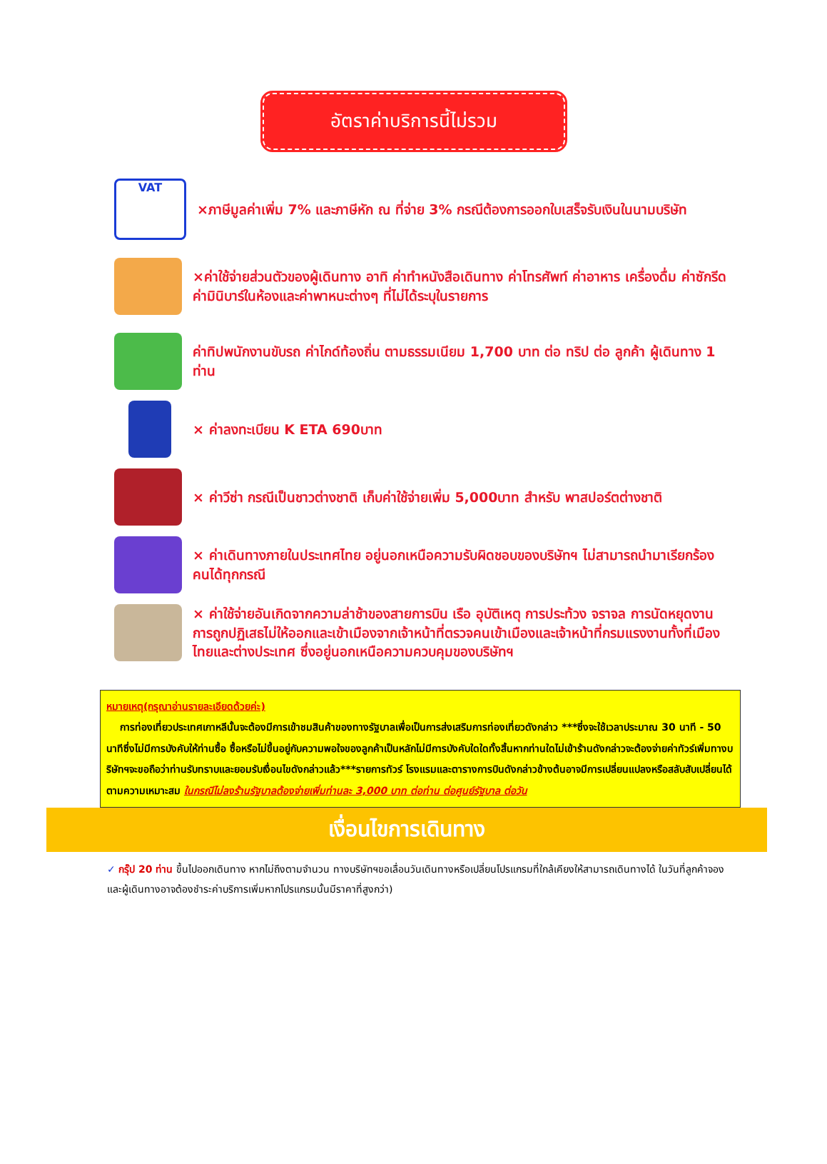อัตราค่าบริการนี้ไม่รวม
VAT
×ภาษีมูลค่าเพิ่ม 7% และภาษีหัก ณ ที่จ่าย 3% กรณีต้องการออกใบเสร็จรับเงินในนามบริษัท
×ค่าใช้จ่ายส่วนตัวของผู้เดินทาง อาทิ ค่าทำหนังสือเดินทาง ค่าโทรศัพท์ ค่าอาหาร เครื่องดื่ม ค่าซักรีด ค่ามินิบาร์ในห้องและค่าพาหนะต่างๆ ที่ไม่ได้ระบุในรายการ
ค่าทิปพนักงานขับรถ ค่าไกด์ท้องถิ่น ตามธรรมเนียม 1,700 บาท ต่อ ทริป ต่อ ลูกค้า ผู้เดินทาง 1 ท่าน
× ค่าลงทะเบียน K ETA 690บาท
× ค่าวีซ่า กรณีเป็นชาวต่างชาติ เก็บค่าใช้จ่ายเพิ่ม 5,000บาท สำหรับ พาสปอร์ตต่างชาติ
× ค่าเดินทางภายในประเทศไทย อยู่นอกเหนือความรับผิดชอบของบริษัทฯ ไม่สามารถนำมาเรียกร้องคนได้ทุกกรณี
× ค่าใช้จ่ายอันเกิดจากความล่าช้าของสายการบิน เรือ อุบัติเหตุ การประท้วง จราจล การนัดหยุดงาน การถูกปฏิเสธไม่ให้ออกและเข้าเมืองจากเจ้าหน้าที่ตรวจคนเข้าเมืองและเจ้าหน้าที่กรมแรงงานทั้งที่เมืองไทยและต่างประเทศ ซึ่งอยู่นอกเหนือความควบคุมของบริษัทฯ
หมายเหตุ(กรุณาอ่านรายละเอียดด้วยค่ะ)
การท่องเที่ยวประเทศเกาหลีนั้นจะต้องมีการเข้าชมสินค้าของทางรัฐบาลเพื่อเป็นการส่งเสริมการท่องเที่ยวดังกล่าว ***ซึ่งจะใช้เวลาประมาณ 30 นาที - 50 นาทีซึ่งไม่มีการบังคับให้ท่านซื้อ ซื้อหรือไม่ขึ้นอยู่กับความพอใจของลูกค้าเป็นหลักไม่มีการบังคับใดใดทั้งสิ้นหากท่านใดไม่เข้าร้านดังกล่าวจะต้องจ่ายค่าทัวร์เพิ่มทางบริษัทฯจะขอถือว่าท่านรับทราบและยอมรับเงื่อนไขดังกล่าวแล้ว***รายการทัวร์ โรงแรมและตารางการบินดังกล่าวข้างต้นอาจมีการเปลี่ยนแปลงหรือสลับสับเปลี่ยนได้ตามความเหมาะสม ในกรณีไม่ลงร้านรัฐบาลต้องจ่ายเพิ่มท่านละ 3,000 บาท ต่อท่าน ต่อศูนย์รัฐบาล ต่อวัน
เงื่อนไขการเดินทาง
✓ กรุ๊ป 20 ท่าน ขึ้นไปออกเดินทาง หากไม่ถึงตามจำนวน ทางบริษัทฯขอเลื่อนวันเดินทางหรือเปลี่ยนโปรแกรมที่ใกล้เคียงให้สามารถเดินทางได้ ในวันที่ลูกค้าจอง และผู้เดินทางอาจต้องชำระค่าบริการเพิ่มหากโปรแกรมนั้นมีราคาที่สูงกว่า)